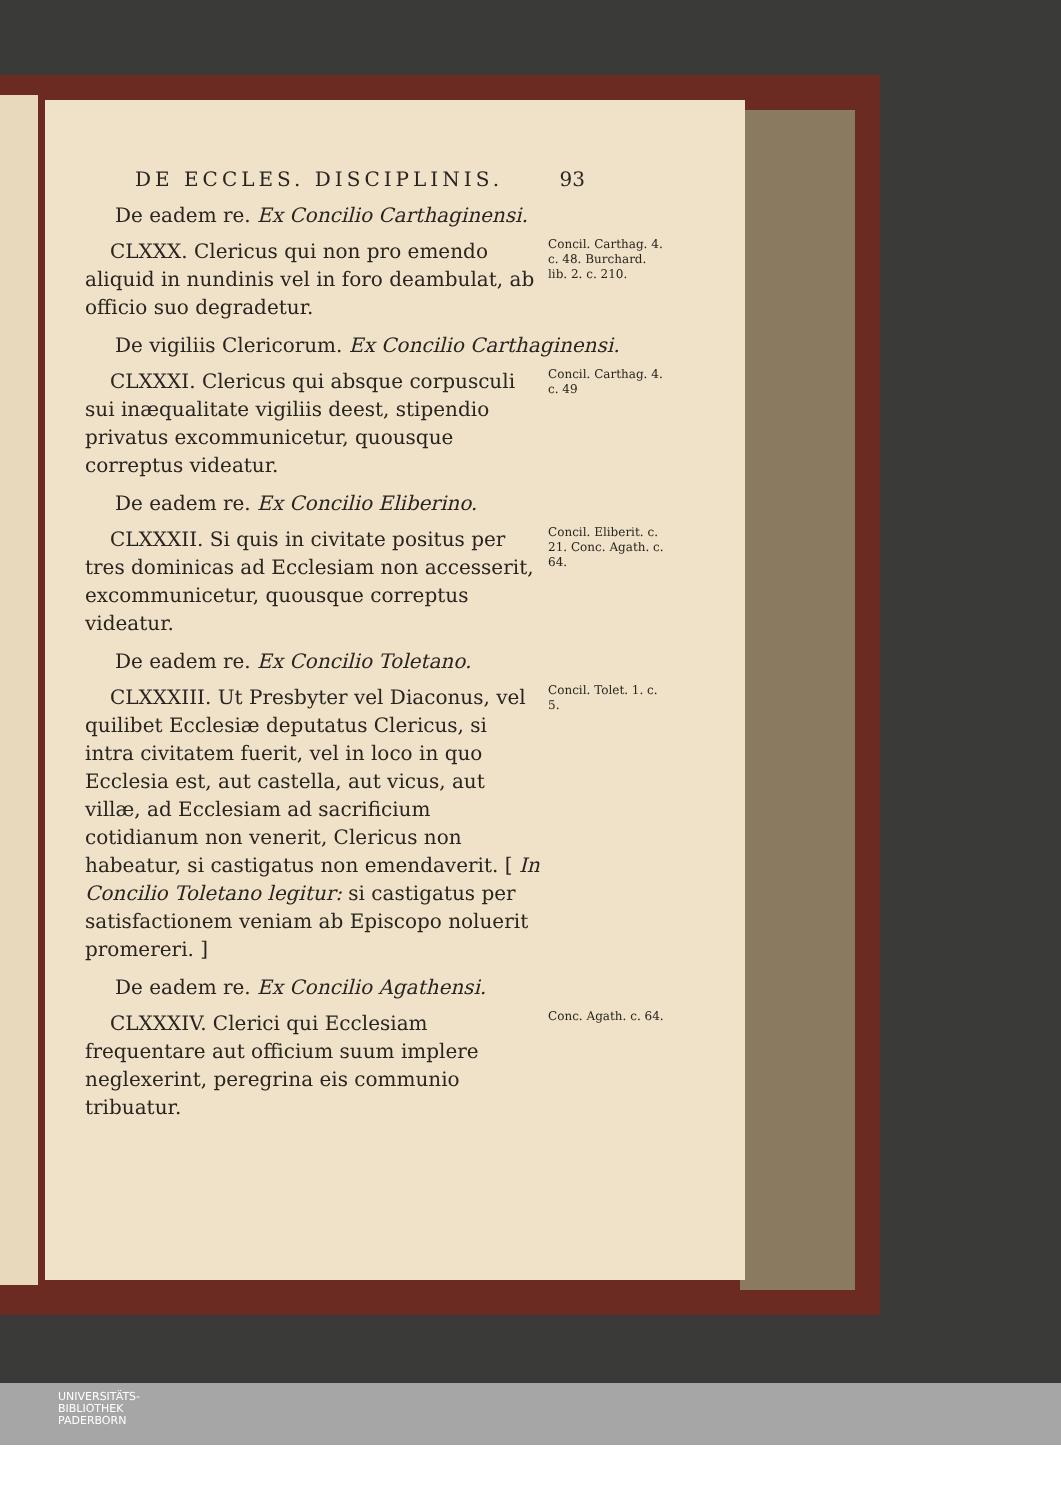DE ECCLES. DISCIPLINIS. 93
De eadem re. Ex Concilio Carthaginensi.
CLXXX. Clericus qui non pro emendo aliquid in nundinis vel in foro deambulat, ab officio suo degradetur.
Concil. Carthag. 4. c. 48. Burchard. lib. 2. c. 210.
De vigiliis Clericorum. Ex Concilio Carthaginensi.
CLXXXI. Clericus qui absque corpusculi sui inæqualitate vigiliis deest, stipendio privatus excommunicetur, quousque correptus videatur.
Concil. Carthag. 4. c. 49
De eadem re. Ex Concilio Eliberino.
CLXXXII. Si quis in civitate positus per tres dominicas ad Ecclesiam non accesserit, excommunicetur, quousque correptus videatur.
Concil. Eliberit. c. 21. Conc. Agath. c. 64.
De eadem re. Ex Concilio Toletano.
CLXXXIII. Ut Presbyter vel Diaconus, vel quilibet Ecclesiæ deputatus Clericus, si intra civitatem fuerit, vel in loco in quo Ecclesia est, aut castella, aut vicus, aut villæ, ad Ecclesiam ad sacrificium cotidianum non venerit, Clericus non habeatur, si castigatus non emendaverit. [ In Concilio Toletano legitur: si castigatus per satisfactionem veniam ab Episcopo noluerit promereri. ]
Concil. Tolet. 1. c. 5.
De eadem re. Ex Concilio Agathensi.
CLXXXIV. Clerici qui Ecclesiam frequentare aut officium suum implere neglexerint, peregrina eis communio tribuatur.
Conc. Agath. c. 64.
UNIVERSITÄTS-
BIBLIOTHEK
PADERBORN